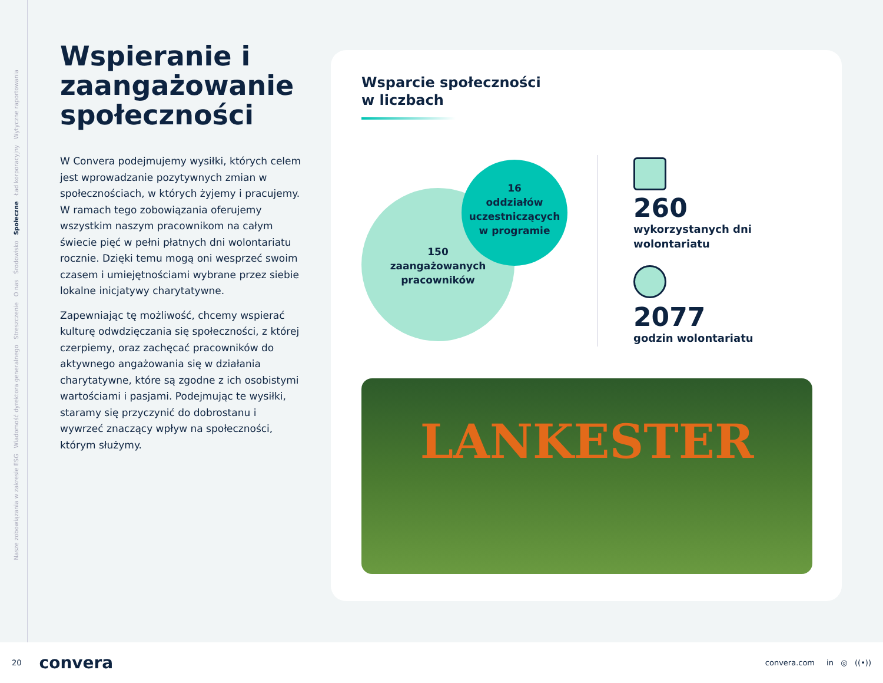Nasze zobowiązania w zakresie ESG Wiadomość dyrektora generalnego Streszczenie O nas Środowisko Społeczne Ład korporacyjny Wytyczne raportowania
Wspieranie i zaangażowanie społeczności
W Convera podejmujemy wysiłki, których celem jest wprowadzanie pozytywnych zmian w społecznościach, w których żyjemy i pracujemy. W ramach tego zobowiązania oferujemy wszystkim naszym pracownikom na całym świecie pięć w pełni płatnych dni wolontariatu rocznie. Dzięki temu mogą oni wesprzeć swoim czasem i umiejętnościami wybrane przez siebie lokalne inicjatywy charytatywne.
Zapewniając tę możliwość, chcemy wspierać kulturę odwdzięczania się społeczności, z której czerpiemy, oraz zachęcać pracowników do aktywnego angażowania się w działania charytatywne, które są zgodne z ich osobistymi wartościami i pasjami. Podejmując te wysiłki, staramy się przyczynić do dobrostanu i wywrzeć znaczący wpływ na społeczności, którym służymy.
Wsparcie społeczności
w liczbach
150
zaangażowanych
pracowników
16
oddziałów
uczestniczących
w programie
260
wykorzystanych dni
wolontariatu
2077
godzin wolontariatu
LANKESTER
20 convera convera.com in ◎ ((•))